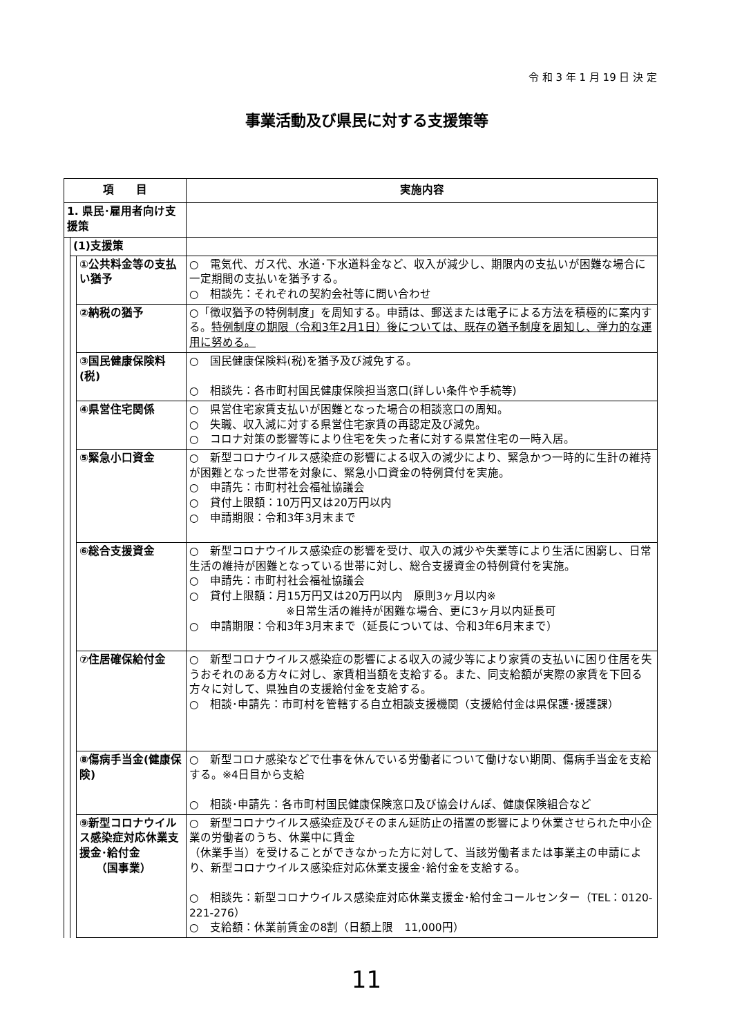令 和 3 年 1 月 19 日 決 定
事業活動及び県民に対する支援策等
| 項 目 | | | 実施内容 |
| --- | --- | --- | --- |
| 1. 県民･雇用者向け支援策 | | | |
| | (1)支援策 | | |
| | | ①公共料金等の支払い猶予 | ○ 電気代、ガス代、水道･下水道料金など、収入が減少し、期限内の支払いが困難な場合に一定期間の支払いを猶予する。 ○ 相談先：それぞれの契約会社等に問い合わせ |
| | | ②納税の猶予 | ○「徴収猶予の特例制度」を周知する。申請は、郵送または電子による方法を積極的に案内する。 特例制度の期限（令和3年2月1日）後については、既存の猶予制度を周知し、弾力的な運用に努める。 |
| | | ③国民健康保険料(税) | ○ 国民健康保険料(税)を猶予及び減免する。 ○ 相談先：各市町村国民健康保険担当窓口(詳しい条件や手続等) |
| | | ④県営住宅関係 | ○ 県営住宅家賃支払いが困難となった場合の相談窓口の周知。 ○ 失職、収入減に対する県営住宅家賃の再認定及び減免。 ○ コロナ対策の影響等により住宅を失った者に対する県営住宅の一時入居。 |
| | | ⑤緊急小口資金 | ○ 新型コロナウイルス感染症の影響による収入の減少により、緊急かつ一時的に生計の維持が困難となった世帯を対象に、緊急小口資金の特例貸付を実施。 ○ 申請先：市町村社会福祉協議会 ○ 貸付上限額：10万円又は20万円以内 ○ 申請期限：令和3年3月末まで |
| | | ⑥総合支援資金 | ○ 新型コロナウイルス感染症の影響を受け、収入の減少や失業等により生活に困窮し、日常生活の維持が困難となっている世帯に対し、総合支援資金の特例貸付を実施。 ○ 申請先：市町村社会福祉協議会 ○ 貸付上限額：月15万円又は20万円以内 原則3ヶ月以内※ ※日常生活の維持が困難な場合、更に3ヶ月以内延長可 ○ 申請期限：令和3年3月末まで（延長については、令和3年6月末まで） |
| | | ⑦住居確保給付金 | ○ 新型コロナウイルス感染症の影響による収入の減少等により家賃の支払いに困り住居を失うおそれのある方々に対し、家賃相当額を支給する。また、同支給額が実際の家賃を下回る方々に対して、県独自の支援給付金を支給する。 ○ 相談･申請先：市町村を管轄する自立相談支援機関（支援給付金は県保護･援護課） |
| | | ⑧傷病手当金(健康保険) | ○ 新型コロナ感染などで仕事を休んでいる労働者について働けない期間、傷病手当金を支給する。※4日目から支給 ○ 相談･申請先：各市町村国民健康保険窓口及び協会けんぽ、健康保険組合など |
| | | ⑨新型コロナウイルス感染症対応休業支援金･給付金 （国事業） | ○ 新型コロナウイルス感染症及びそのまん延防止の措置の影響により休業させられた中小企業の労働者のうち、休業中に賃金 （休業手当）を受けることができなかった方に対して、当該労働者または事業主の申請により、新型コロナウイルス感染症対応休業支援金･給付金を支給する。 ○ 相談先：新型コロナウイルス感染症対応休業支援金･給付金コールセンター（TEL：0120-221-276） ○ 支給額：休業前賃金の8割（日額上限 11,000円） |
11